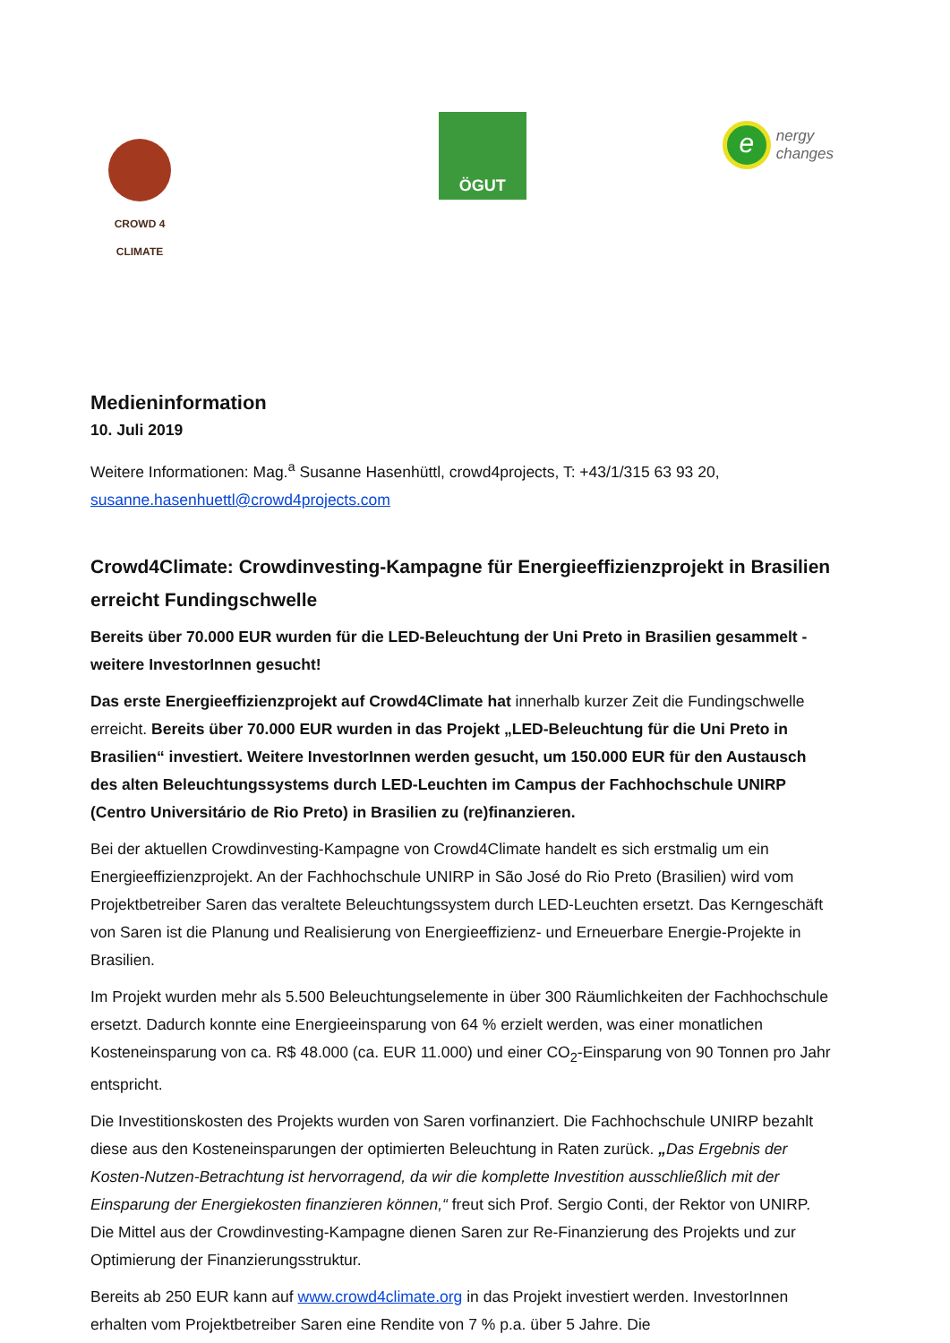CROWD 4 CLIMATE
ÖGUT
e
nergy
changes
Medieninformation
10. Juli 2019
Weitere Informationen: Mag.<sup>a</sup> Susanne Hasenhüttl, crowd4projects, T: +43/1/315 63 93 20, susanne.hasenhuettl@crowd4projects.com
Crowd4Climate: Crowdinvesting-Kampagne für Energieeffizienzprojekt in Brasilien erreicht Fundingschwelle
Bereits über 70.000 EUR wurden für die LED-Beleuchtung der Uni Preto in Brasilien gesammelt - weitere InvestorInnen gesucht!
Das erste Energieeffizienzprojekt auf Crowd4Climate hat innerhalb kurzer Zeit die Fundingschwelle erreicht. Bereits über 70.000 EUR wurden in das Projekt „LED-Beleuchtung für die Uni Preto in Brasilien“ investiert. Weitere InvestorInnen werden gesucht, um 150.000 EUR für den Austausch des alten Beleuchtungssystems durch LED-Leuchten im Campus der Fachhochschule UNIRP (Centro Universitário de Rio Preto) in Brasilien zu (re)finanzieren.
Bei der aktuellen Crowdinvesting-Kampagne von Crowd4Climate handelt es sich erstmalig um ein Energieeffizienzprojekt. An der Fachhochschule UNIRP in São José do Rio Preto (Brasilien) wird vom Projektbetreiber Saren das veraltete Beleuchtungssystem durch LED-Leuchten ersetzt. Das Kerngeschäft von Saren ist die Planung und Realisierung von Energieeffizienz- und Erneuerbare Energie-Projekte in Brasilien.
Im Projekt wurden mehr als 5.500 Beleuchtungselemente in über 300 Räumlichkeiten der Fachhochschule ersetzt. Dadurch konnte eine Energieeinsparung von 64 % erzielt werden, was einer monatlichen Kosteneinsparung von ca. R$ 48.000 (ca. EUR 11.000) und einer CO<sub>2</sub>-Einsparung von 90 Tonnen pro Jahr entspricht.
Die Investitionskosten des Projekts wurden von Saren vorfinanziert. Die Fachhochschule UNIRP bezahlt diese aus den Kosteneinsparungen der optimierten Beleuchtung in Raten zurück. „Das Ergebnis der Kosten-Nutzen-Betrachtung ist hervorragend, da wir die komplette Investition ausschließlich mit der Einsparung der Energiekosten finanzieren können,“ freut sich Prof. Sergio Conti, der Rektor von UNIRP. Die Mittel aus der Crowdinvesting-Kampagne dienen Saren zur Re-Finanzierung des Projekts und zur Optimierung der Finanzierungsstruktur.
Bereits ab 250 EUR kann auf www.crowd4climate.org in das Projekt investiert werden. InvestorInnen erhalten vom Projektbetreiber Saren eine Rendite von 7 % p.a. über 5 Jahre. Die